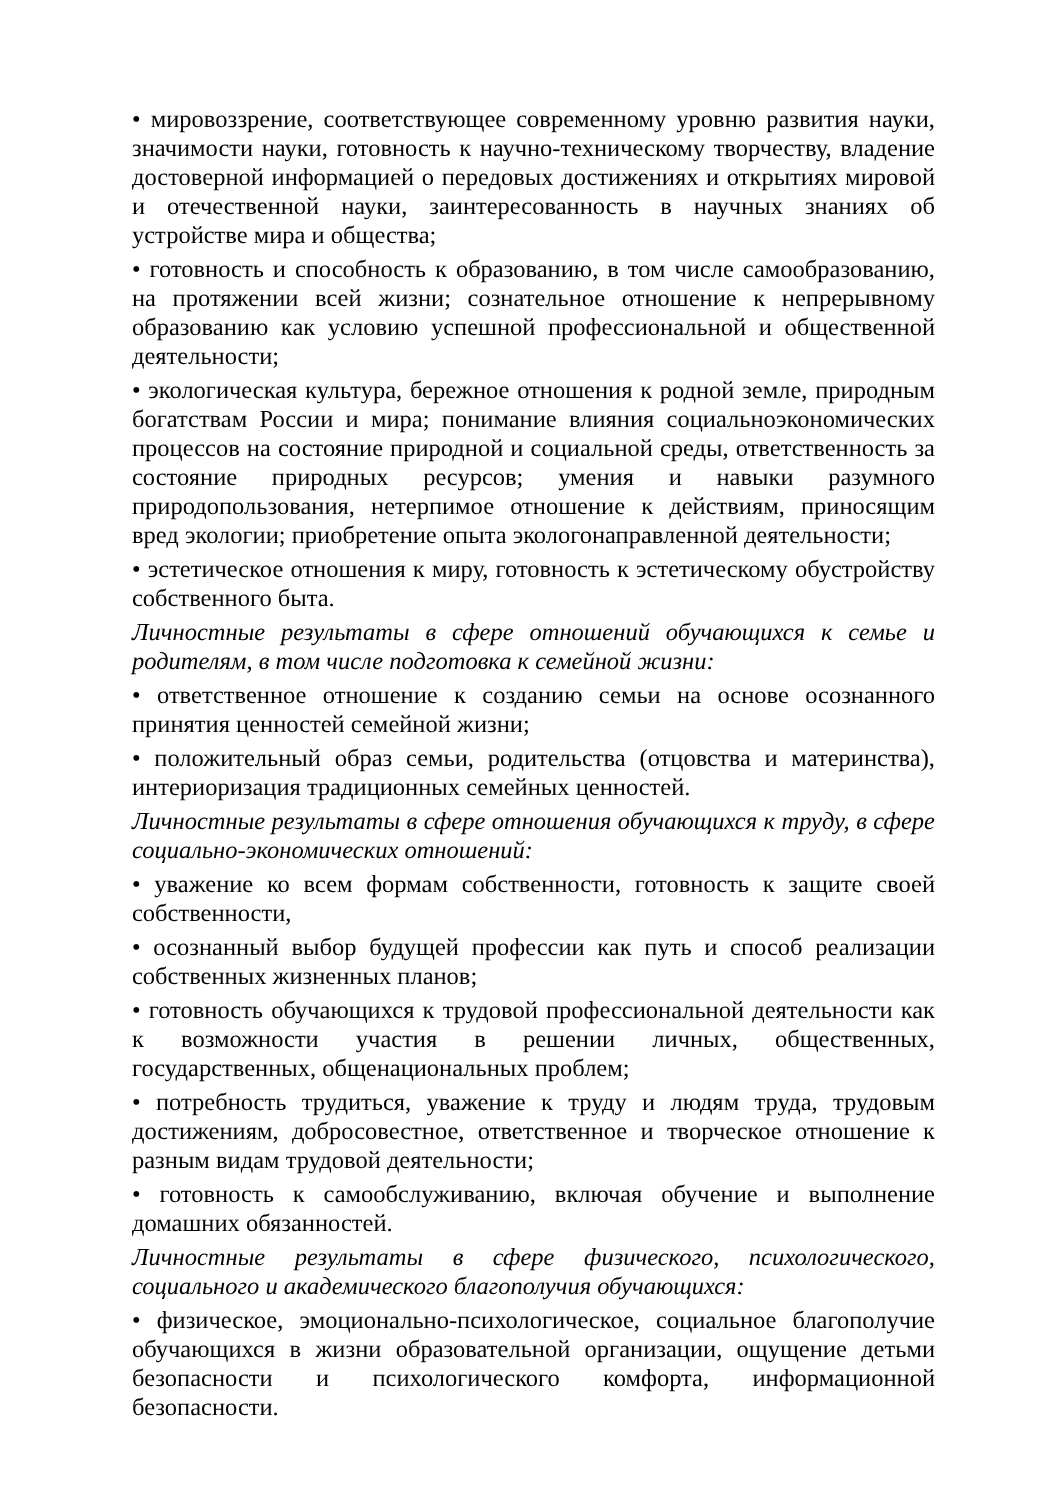• мировоззрение, соответствующее современному уровню развития науки, значимости науки, готовность к научно-техническому творчеству, владение достоверной информацией о передовых достижениях и открытиях мировой и отечественной науки, заинтересованность в научных знаниях об устройстве мира и общества;
• готовность и способность к образованию, в том числе самообразованию, на протяжении всей жизни; сознательное отношение к непрерывному образованию как условию успешной профессиональной и общественной деятельности;
• экологическая культура, бережное отношения к родной земле, природным богатствам России и мира; понимание влияния социальноэкономических процессов на состояние природной и социальной среды, ответственность за состояние природных ресурсов; умения и навыки разумного природопользования, нетерпимое отношение к действиям, приносящим вред экологии; приобретение опыта экологонаправленной деятельности;
• эстетическое отношения к миру, готовность к эстетическому обустройству собственного быта.
Личностные результаты в сфере отношений обучающихся к семье и родителям, в том числе подготовка к семейной жизни:
• ответственное отношение к созданию семьи на основе осознанного принятия ценностей семейной жизни;
• положительный образ семьи, родительства (отцовства и материнства), интериоризация традиционных семейных ценностей.
Личностные результаты в сфере отношения обучающихся к труду, в сфере социально-экономических отношений:
• уважение ко всем формам собственности, готовность к защите своей собственности,
• осознанный выбор будущей профессии как путь и способ реализации собственных жизненных планов;
• готовность обучающихся к трудовой профессиональной деятельности как к возможности участия в решении личных, общественных, государственных, общенациональных проблем;
• потребность трудиться, уважение к труду и людям труда, трудовым достижениям, добросовестное, ответственное и творческое отношение к разным видам трудовой деятельности;
• готовность к самообслуживанию, включая обучение и выполнение домашних обязанностей.
Личностные результаты в сфере физического, психологического, социального и академического благополучия обучающихся:
• физическое, эмоционально-психологическое, социальное благополучие обучающихся в жизни образовательной организации, ощущение детьми безопасности и психологического комфорта, информационной безопасности.